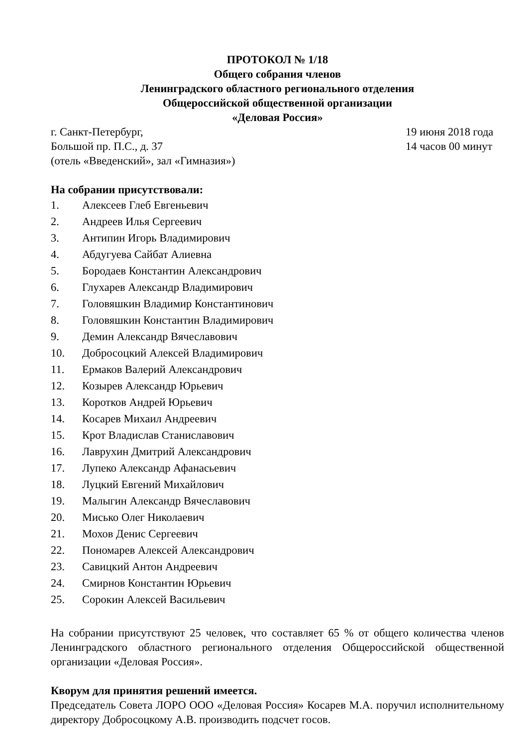ПРОТОКОЛ № 1/18
Общего собрания членов
Ленинградского областного регионального отделения
Общероссийской общественной организации
«Деловая Россия»
г. Санкт-Петербург, 19 июня 2018 года
Большой пр. П.С., д. 37 14 часов 00 минут
(отель «Введенский», зал «Гимназия»)
На собрании присутствовали:
1. Алексеев Глеб Евгеньевич
2. Андреев Илья Сергеевич
3. Антипин Игорь Владимирович
4. Абдугуева Сайбат Алиевна
5. Бородаев Константин Александрович
6. Глухарев Александр Владимирович
7. Головяшкин Владимир Константинович
8. Головяшкин Константин Владимирович
9. Демин Александр Вячеславович
10. Добросоцкий Алексей Владимирович
11. Ермаков Валерий Александрович
12. Козырев Александр Юрьевич
13. Коротков Андрей Юрьевич
14. Косарев Михаил Андреевич
15. Крот Владислав Станиславович
16. Лаврухин Дмитрий Александрович
17. Лупеко Александр Афанасьевич
18. Луцкий Евгений Михайлович
19. Малыгин Александр Вячеславович
20. Мисько Олег Николаевич
21. Мохов Денис Сергеевич
22. Пономарев Алексей Александрович
23. Савицкий Антон Андреевич
24. Смирнов Константин Юрьевич
25. Сорокин Алексей Васильевич
На собрании присутствуют 25 человек, что составляет 65 % от общего количества членов Ленинградского областного регионального отделения Общероссийской общественной организации «Деловая Россия».
Кворум для принятия решений имеется.
Председатель Совета ЛОРО ООО «Деловая Россия» Косарев М.А. поручил исполнительному директору Добросоцкому А.В. производить подсчет госов.